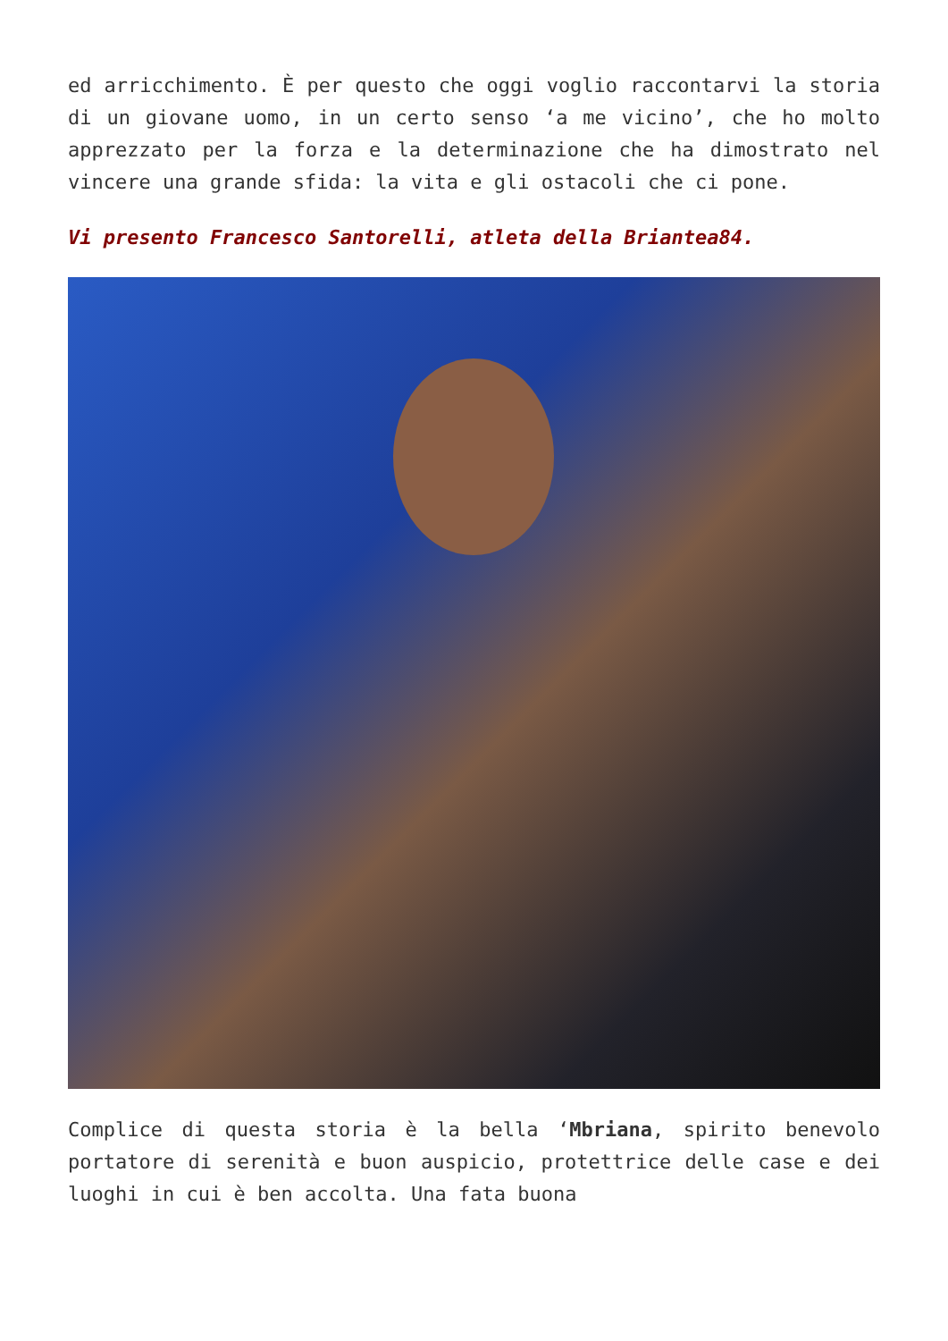ed arricchimento. È per questo che oggi voglio raccontarvi la storia di un giovane uomo, in un certo senso ‘a me vicino’, che ho molto apprezzato per la forza e la determinazione che ha dimostrato nel vincere una grande sfida: la vita e gli ostacoli che ci pone.
Vi presento Francesco Santorelli, atleta della Briantea84.
Complice di questa storia è la bella ‘Mbriana, spirito benevolo portatore di serenità e buon auspicio, protettrice delle case e dei luoghi in cui è ben accolta. Una fata buona